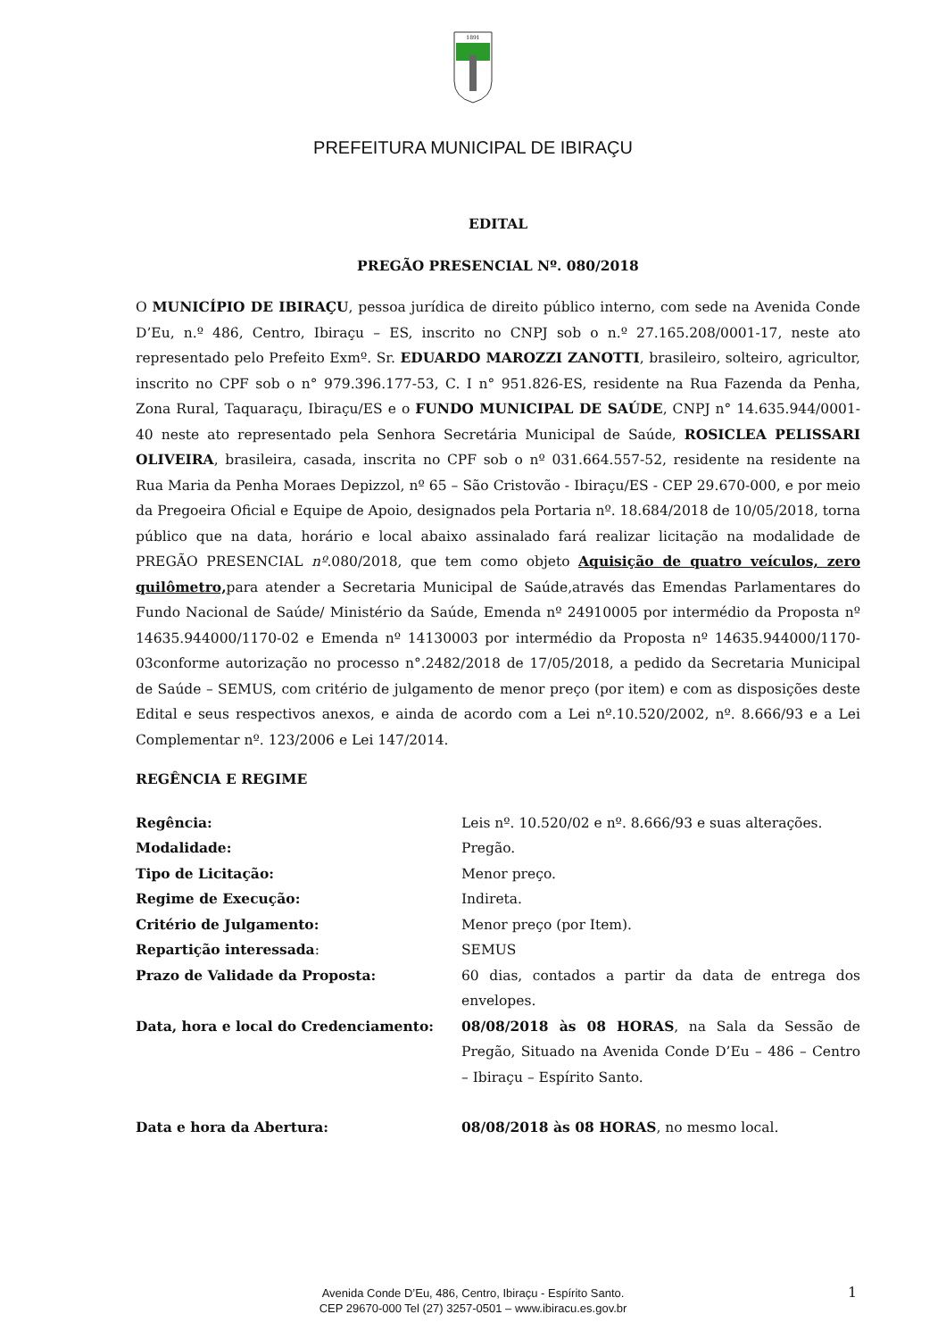1891
PREFEITURA MUNICIPAL DE IBIRAÇU
EDITAL
PREGÃO PRESENCIAL Nº. 080/2018
O MUNICÍPIO DE IBIRAÇU, pessoa jurídica de direito público interno, com sede na Avenida Conde D’Eu, n.º 486, Centro, Ibiraçu – ES, inscrito no CNPJ sob o n.º 27.165.208/0001-17, neste ato representado pelo Prefeito Exmº. Sr. EDUARDO MAROZZI ZANOTTI, brasileiro, solteiro, agricultor, inscrito no CPF sob o n° 979.396.177-53, C. I n° 951.826-ES, residente na Rua Fazenda da Penha, Zona Rural, Taquaraçu, Ibiraçu/ES e o FUNDO MUNICIPAL DE SAÚDE, CNPJ n° 14.635.944/0001-40 neste ato representado pela Senhora Secretária Municipal de Saúde, ROSICLEA PELISSARI OLIVEIRA, brasileira, casada, inscrita no CPF sob o nº 031.664.557-52, residente na residente na Rua Maria da Penha Moraes Depizzol, nº 65 – São Cristovão - Ibiraçu/ES - CEP 29.670-000, e por meio da Pregoeira Oficial e Equipe de Apoio, designados pela Portaria nº. 18.684/2018 de 10/05/2018, torna público que na data, horário e local abaixo assinalado fará realizar licitação na modalidade de PREGÃO PRESENCIAL nº.080/2018, que tem como objeto Aquisição de quatro veículos, zero quilômetro, para atender a Secretaria Municipal de Saúde,através das Emendas Parlamentares do Fundo Nacional de Saúde/ Ministério da Saúde, Emenda nº 24910005 por intermédio da Proposta nº 14635.944000/1170-02 e Emenda nº 14130003 por intermédio da Proposta nº 14635.944000/1170-03conforme autorização no processo n°.2482/2018 de 17/05/2018, a pedido da Secretaria Municipal de Saúde – SEMUS, com critério de julgamento de menor preço (por item) e com as disposições deste Edital e seus respectivos anexos, e ainda de acordo com a Lei nº.10.520/2002, nº. 8.666/93 e a Lei Complementar nº. 123/2006 e Lei 147/2014.
REGÊNCIA E REGIME
| Regência: | Leis nº. 10.520/02 e nº. 8.666/93 e suas alterações. |
| Modalidade: | Pregão. |
| Tipo de Licitação: | Menor preço. |
| Regime de Execução: | Indireta. |
| Critério de Julgamento: | Menor preço (por Item). |
| Repartição interessada : | SEMUS |
| Prazo de Validade da Proposta: | 60 dias, contados a partir da data de entrega dos envelopes. |
| Data, hora e local do Credenciamento: | 08/08/2018 às 08 HORAS , na Sala da Sessão de Pregão, Situado na Avenida Conde D’Eu – 486 – Centro – Ibiraçu – Espírito Santo. |
| Data e hora da Abertura: | 08/08/2018 às 08 HORAS , no mesmo local. |
Avenida Conde D’Eu, 486, Centro, Ibiraçu - Espírito Santo.
CEP 29670-000 Tel (27) 3257-0501 – www.ibiracu.es.gov.br
1